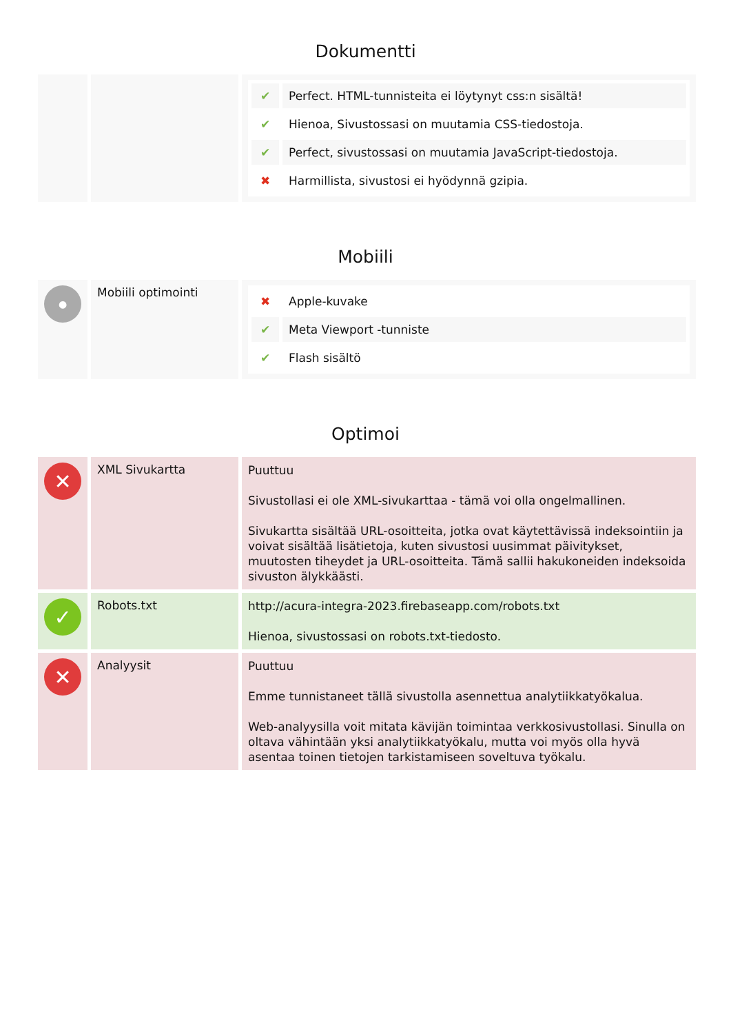Dokumentti
| | | / ✔ / Perfect. HTML-tunnisteita ei löytynyt css:n sisältä! / / ✔ / Hienoa, Sivustossasi on muutamia CSS-tiedostoja. / / ✔ / Perfect, sivustossasi on muutamia JavaScript-tiedostoja. / / ✖ / Harmillista, sivustosi ei hyödynnä gzipia. / |
Mobiili
| ● | Mobiili optimointi | / ✖ / Apple-kuvake / / ✔ / Meta Viewport -tunniste / / ✔ / Flash sisältö / |
Optimoi
| ✕ | XML Sivukartta | Puuttuu Sivustollasi ei ole XML-sivukarttaa - tämä voi olla ongelmallinen. Sivukartta sisältää URL-osoitteita, jotka ovat käytettävissä indeksointiin ja voivat sisältää lisätietoja, kuten sivustosi uusimmat päivitykset, muutosten tiheydet ja URL-osoitteita. Tämä sallii hakukoneiden indeksoida sivuston älykkäästi. |
| ✓ | Robots.txt | http://acura-integra-2023.firebaseapp.com/robots.txt Hienoa, sivustossasi on robots.txt-tiedosto. |
| ✕ | Analyysit | Puuttuu Emme tunnistaneet tällä sivustolla asennettua analytiikkatyökalua. Web-analyysilla voit mitata kävijän toimintaa verkkosivustollasi. Sinulla on oltava vähintään yksi analytiikkatyökalu, mutta voi myös olla hyvä asentaa toinen tietojen tarkistamiseen soveltuva työkalu. |